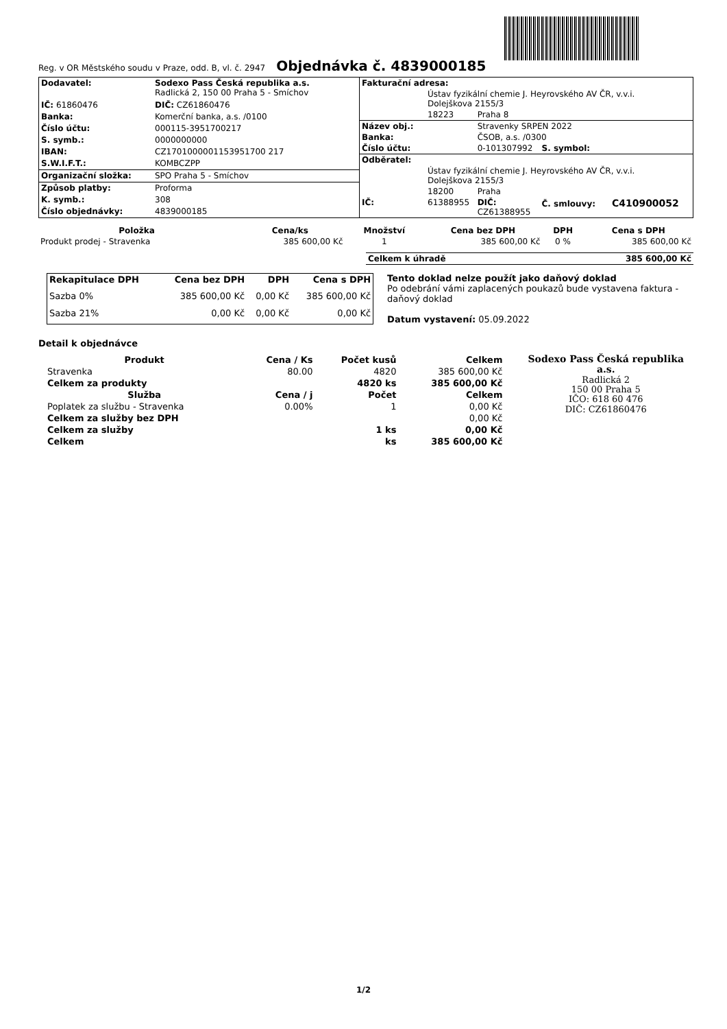Reg. v OR Městského soudu v Praze, odd. B, vl. č. 2947 Objednávka č. 4839000185
| Dodavatel: | Sodexo Pass Česká republika a.s. Radlická 2, 150 00 Praha 5 - Smíchov |
| IČ: 61860476 | DIČ: CZ61860476 |
| Banka: | Komerční banka, a.s. /0100 |
| Číslo účtu: | 000115-3951700217 |
| S. symb.: | 0000000000 |
| IBAN: | CZ1701000001153951700 217 |
| S.W.I.F.T.: | KOMBCZPP |
| Organizační složka: | SPO Praha 5 - Smíchov |
| Způsob platby: | Proforma |
| K. symb.: | 308 |
| Číslo objednávky: | 4839000185 |
| Fakturační adresa: | | | |
| | Ústav fyzikální chemie J. Heyrovského AV ČR, v.v.i. Dolejškova 2155/3 | | |
| | 18223 | Praha 8 | |
| Název obj.: | | Stravenky SRPEN 2022 | |
| Banka: | | ČSOB, a.s. /0300 | |
| Číslo účtu: | | 0-101307992 | S. symbol: |
| Odběratel: | | | |
| | Ústav fyzikální chemie J. Heyrovského AV ČR, v.v.i. Dolejškova 2155/3 | | |
| | 18200 | Praha | |
| IČ: | 61388955 | DIČ: CZ61388955 | Č. smlouvy: C410900052 |
| Položka | Cena/ks | Množství | Cena bez DPH | DPH | Cena s DPH |
| --- | --- | --- | --- | --- | --- |
| Produkt prodej - Stravenka | 385 600,00 Kč | 1 | 385 600,00 Kč | 0 % | 385 600,00 Kč |
| Celkem k úhradě | 385 600,00 Kč |
| Rekapitulace DPH | Cena bez DPH | DPH | Cena s DPH |
| --- | --- | --- | --- |
| Sazba 0% | 385 600,00 Kč | 0,00 Kč | 385 600,00 Kč |
| Sazba 21% | 0,00 Kč | 0,00 Kč | 0,00 Kč |
Tento doklad nelze použít jako daňový doklad
Po odebrání vámi zaplacených poukazů bude vystavena faktura - daňový doklad
Datum vystavení: 05.09.2022
Detail k objednávce
| Produkt | Cena / Ks | Počet kusů | Celkem |
| --- | --- | --- | --- |
| Stravenka | 80.00 | 4820 | 385 600,00 Kč |
| Celkem za produkty | | 4820 ks | 385 600,00 Kč |
| Služba | Cena / j | Počet | Celkem |
| Poplatek za službu - Stravenka | 0.00% | 1 | 0,00 Kč |
| Celkem za služby bez DPH | | | 0,00 Kč |
| Celkem za služby | | 1 ks | 0,00 Kč |
| Celkem | | ks | 385 600,00 Kč |
Sodexo Pass Česká republika a.s.
Radlická 2
150 00 Praha 5
IČO: 618 60 476
DIČ: CZ61860476
1/2